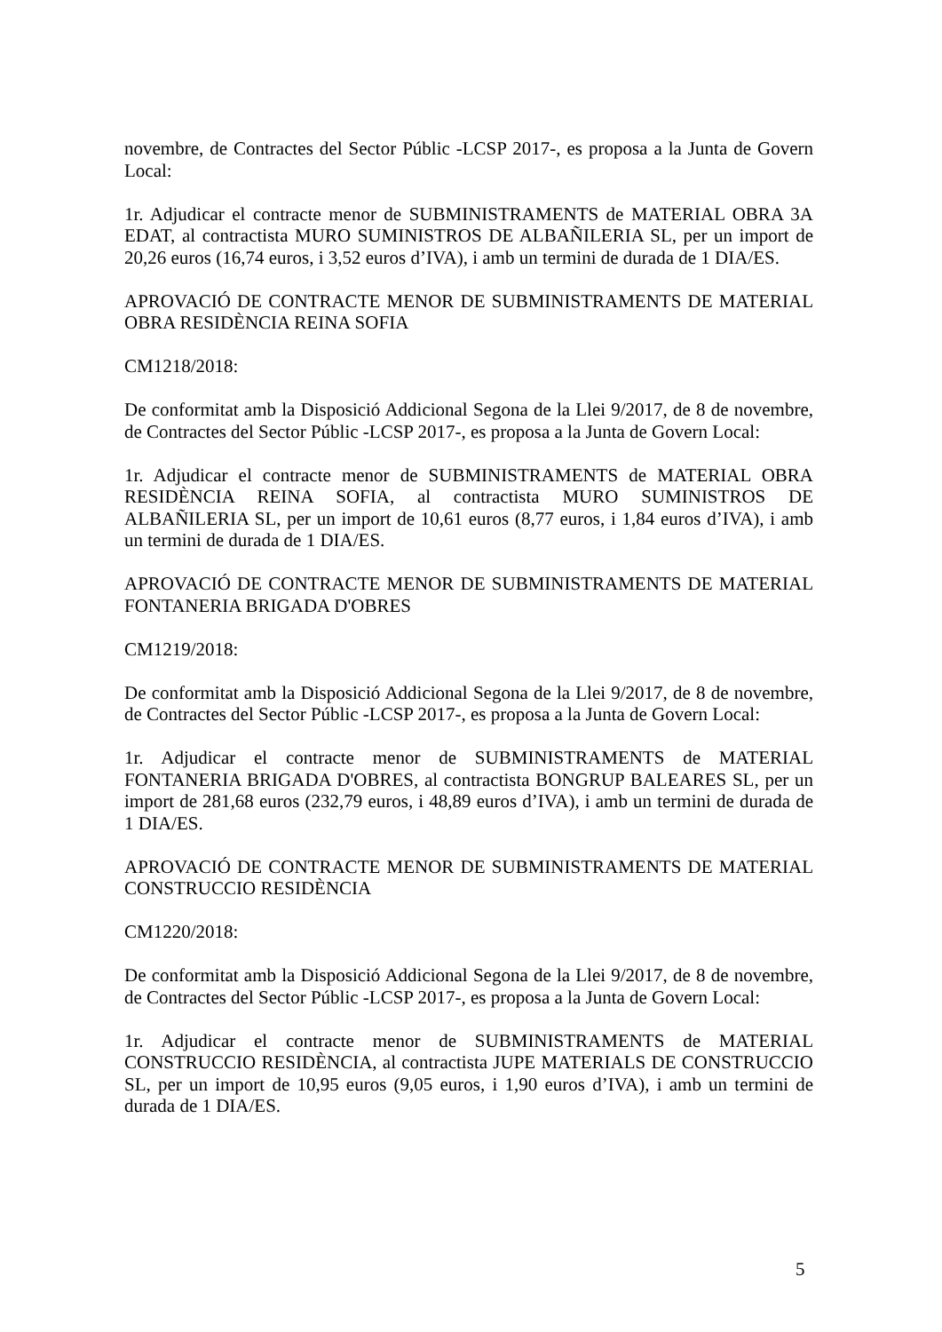novembre, de Contractes del Sector Públic -LCSP 2017-, es proposa a la Junta de Govern Local:
1r. Adjudicar el contracte menor de SUBMINISTRAMENTS de MATERIAL OBRA 3A EDAT, al contractista MURO SUMINISTROS DE ALBAÑILERIA SL, per un import de 20,26 euros (16,74 euros, i 3,52 euros d’IVA), i amb un termini de durada de 1 DIA/ES.
APROVACIÓ DE CONTRACTE MENOR DE SUBMINISTRAMENTS DE MATERIAL OBRA RESIDÈNCIA REINA SOFIA
CM1218/2018:
De conformitat amb la Disposició Addicional Segona de la Llei 9/2017, de 8 de novembre, de Contractes del Sector Públic -LCSP 2017-, es proposa a la Junta de Govern Local:
1r. Adjudicar el contracte menor de SUBMINISTRAMENTS de MATERIAL OBRA RESIDÈNCIA REINA SOFIA, al contractista MURO SUMINISTROS DE ALBAÑILERIA SL, per un import de 10,61 euros (8,77 euros, i 1,84 euros d’IVA), i amb un termini de durada de 1 DIA/ES.
APROVACIÓ DE CONTRACTE MENOR DE SUBMINISTRAMENTS DE MATERIAL FONTANERIA BRIGADA D'OBRES
CM1219/2018:
De conformitat amb la Disposició Addicional Segona de la Llei 9/2017, de 8 de novembre, de Contractes del Sector Públic -LCSP 2017-, es proposa a la Junta de Govern Local:
1r. Adjudicar el contracte menor de SUBMINISTRAMENTS de MATERIAL FONTANERIA BRIGADA D'OBRES, al contractista BONGRUP BALEARES SL, per un import de 281,68 euros (232,79 euros, i 48,89 euros d’IVA), i amb un termini de durada de 1 DIA/ES.
APROVACIÓ DE CONTRACTE MENOR DE SUBMINISTRAMENTS DE MATERIAL CONSTRUCCIO RESIDÈNCIA
CM1220/2018:
De conformitat amb la Disposició Addicional Segona de la Llei 9/2017, de 8 de novembre, de Contractes del Sector Públic -LCSP 2017-, es proposa a la Junta de Govern Local:
1r. Adjudicar el contracte menor de SUBMINISTRAMENTS de MATERIAL CONSTRUCCIO RESIDÈNCIA, al contractista JUPE MATERIALS DE CONSTRUCCIO SL, per un import de 10,95 euros (9,05 euros, i 1,90 euros d’IVA), i amb un termini de durada de 1 DIA/ES.
5